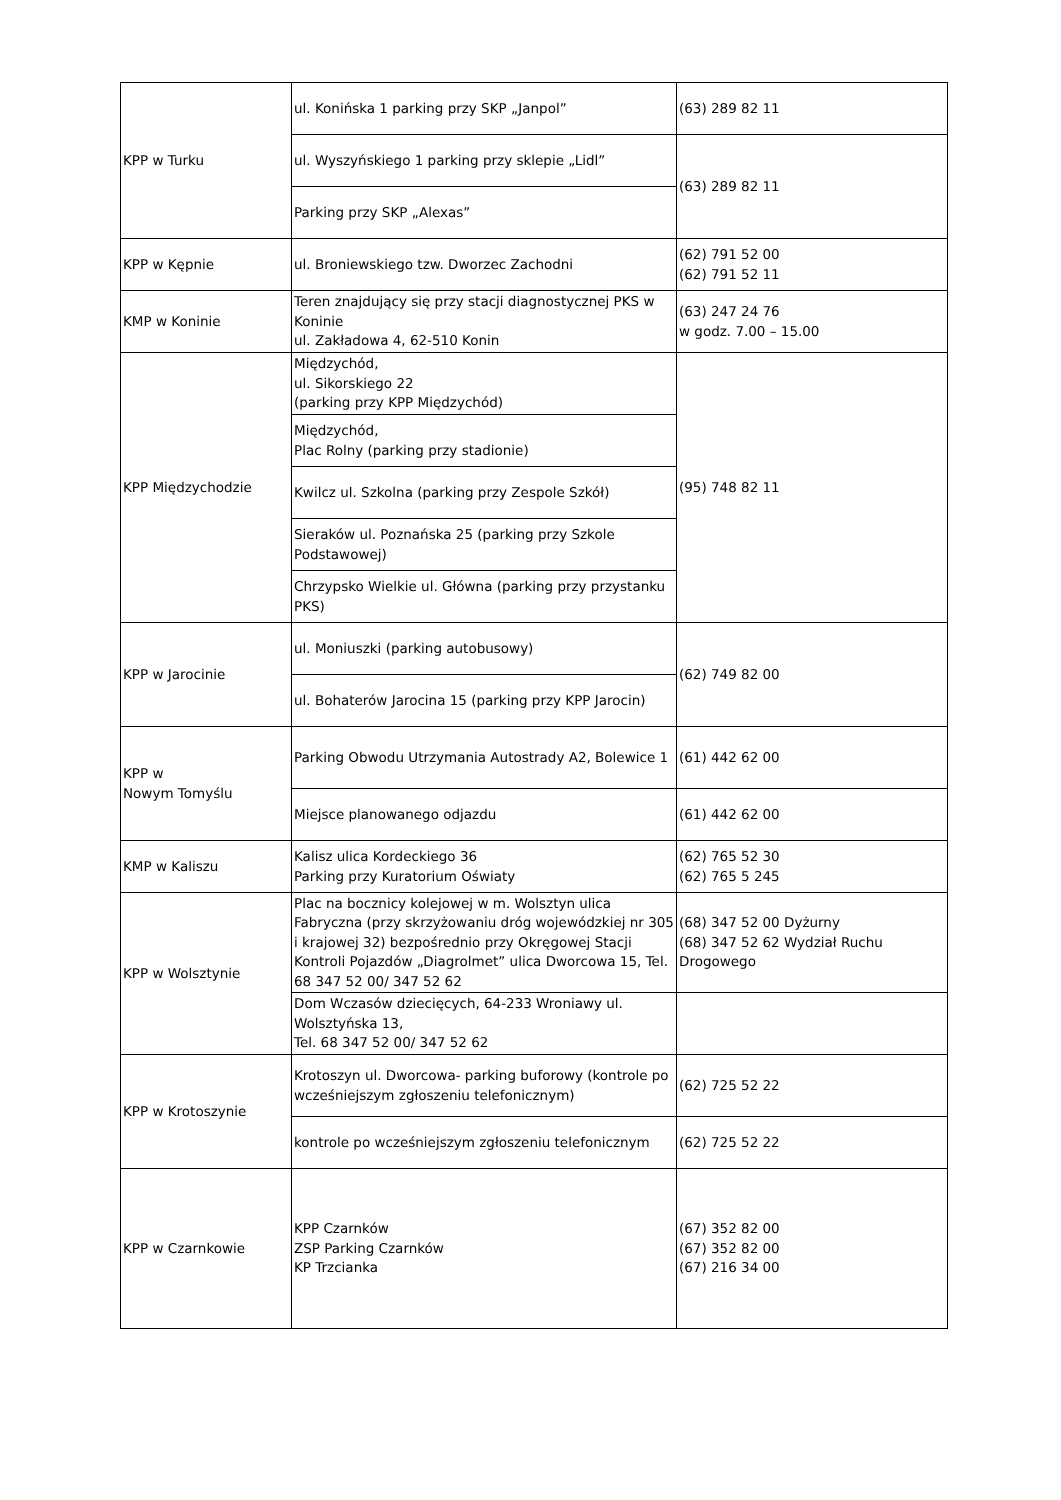| KPP w Turku | ul. Konińska 1 parking przy SKP „Janpol” | (63) 289 82 11 |
| | ul. Wyszyńskiego 1 parking przy sklepie „Lidl” | (63) 289 82 11 |
| | Parking przy SKP „Alexas” | |
| KPP w Kępnie | ul. Broniewskiego tzw. Dworzec Zachodni | (62) 791 52 00 (62) 791 52 11 |
| KMP w Koninie | Teren znajdujący się przy stacji diagnostycznej PKS w Koninie ul. Zakładowa 4, 62-510 Konin | (63) 247 24 76 w godz. 7.00 – 15.00 |
| KPP Międzychodzie | Międzychód, ul. Sikorskiego 22 (parking przy KPP Międzychód) | (95) 748 82 11 |
| | Międzychód, Plac Rolny (parking przy stadionie) | |
| | Kwilcz ul. Szkolna (parking przy Zespole Szkół) | |
| | Sieraków ul. Poznańska 25 (parking przy Szkole Podstawowej) | |
| | Chrzypsko Wielkie ul. Główna (parking przy przystanku PKS) | |
| KPP w Jarocinie | ul. Moniuszki (parking autobusowy) | (62) 749 82 00 |
| | ul. Bohaterów Jarocina 15 (parking przy KPP Jarocin) | |
| KPP w Nowym Tomyślu | Parking Obwodu Utrzymania Autostrady A2, Bolewice 1 | (61) 442 62 00 |
| | Miejsce planowanego odjazdu | (61) 442 62 00 |
| KMP w Kaliszu | Kalisz ulica Kordeckiego 36 Parking przy Kuratorium Oświaty | (62) 765 52 30 (62) 765 5 245 |
| KPP w Wolsztynie | Plac na bocznicy kolejowej w m. Wolsztyn ulica Fabryczna (przy skrzyżowaniu dróg wojewódzkiej nr 305 i krajowej 32) bezpośrednio przy Okręgowej Stacji Kontroli Pojazdów „Diagrolmet” ulica Dworcowa 15, Tel. 68 347 52 00/ 347 52 62 | (68) 347 52 00 Dyżurny (68) 347 52 62 Wydział Ruchu Drogowego |
| | Dom Wczasów dziecięcych, 64-233 Wroniawy ul. Wolsztyńska 13, Tel. 68 347 52 00/ 347 52 62 | |
| KPP w Krotoszynie | Krotoszyn ul. Dworcowa- parking buforowy (kontrole po wcześniejszym zgłoszeniu telefonicznym) | (62) 725 52 22 |
| | kontrole po wcześniejszym zgłoszeniu telefonicznym | (62) 725 52 22 |
| KPP w Czarnkowie | KPP Czarnków ZSP Parking Czarnków KP Trzcianka | (67) 352 82 00 (67) 352 82 00 (67) 216 34 00 |